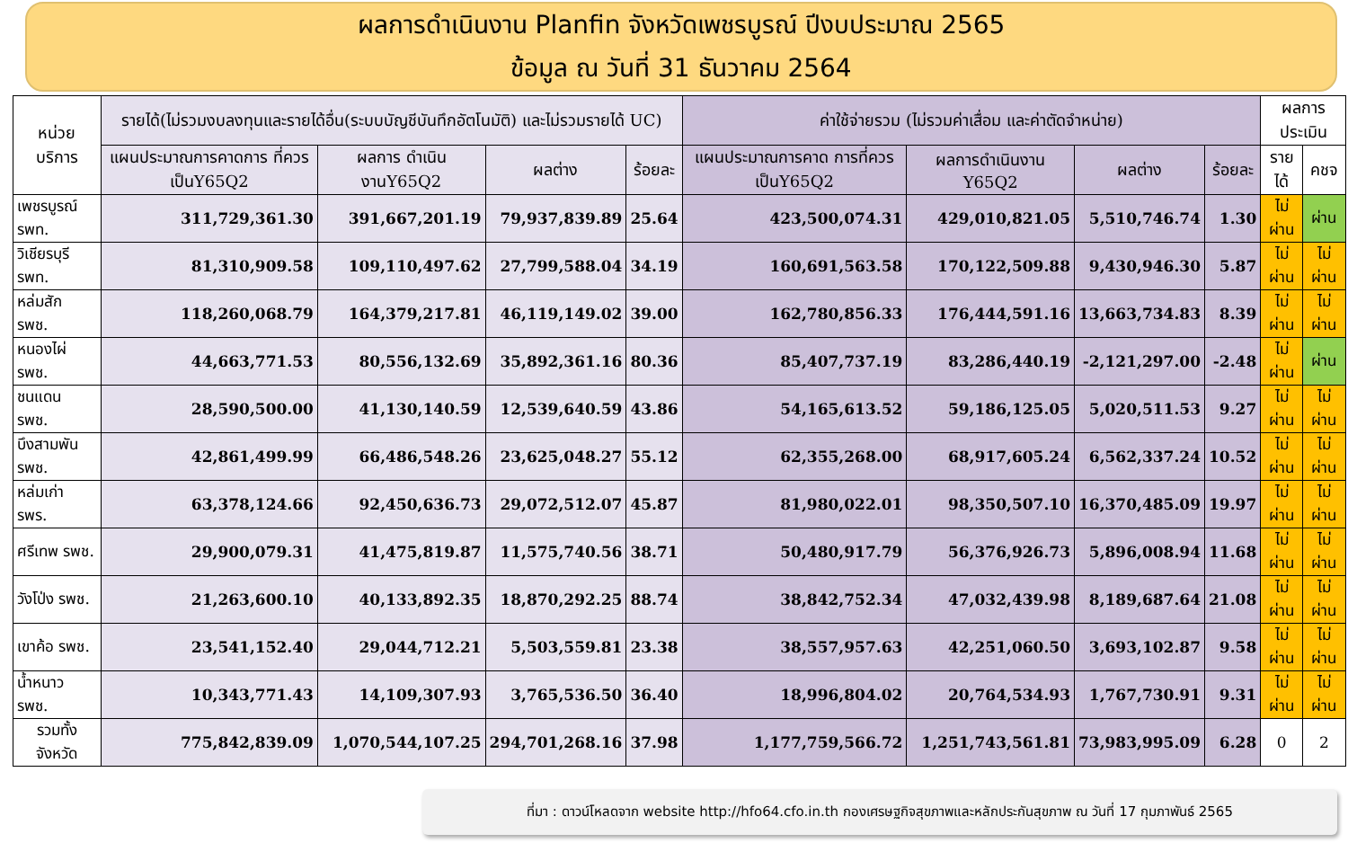ผลการดำเนินงาน Planfin จังหวัดเพชรบูรณ์ ปีงบประมาณ 2565
ข้อมูล ณ วันที่ 31 ธันวาคม 2564
| หน่วยบริการ | รายได้(ไม่รวมงบลงทุนและรายได้อื่น(ระบบบัญชีบันทึกอัตโนมัติ) และไม่รวมรายได้ UC) | | | | ค่าใช้จ่ายรวม (ไม่รวมค่าเสื่อม และค่าตัดจำหน่าย) | | | | ผลการประเมิน | |
| --- | --- | --- | --- | --- | --- | --- | --- | --- | --- | --- |
| | แผนประมาณการคาดการ ที่ควรเป็นY65Q2 | ผลการ ดำเนินงานY65Q2 | ผลต่าง | ร้อยละ | แผนประมาณการคาด การที่ควรเป็นY65Q2 | ผลการดำเนินงาน Y65Q2 | ผลต่าง | ร้อยละ | รายได้ | คชจ |
| เพชรบูรณ์ รพท. | 311,729,361.30 | 391,667,201.19 | 79,937,839.89 | 25.64 | 423,500,074.31 | 429,010,821.05 | 5,510,746.74 | 1.30 | ไม่ผ่าน | ผ่าน |
| วิเชียรบุรี รพท. | 81,310,909.58 | 109,110,497.62 | 27,799,588.04 | 34.19 | 160,691,563.58 | 170,122,509.88 | 9,430,946.30 | 5.87 | ไม่ผ่าน | ไม่ผ่าน |
| หล่มสัก รพช. | 118,260,068.79 | 164,379,217.81 | 46,119,149.02 | 39.00 | 162,780,856.33 | 176,444,591.16 | 13,663,734.83 | 8.39 | ไม่ผ่าน | ไม่ผ่าน |
| หนองไผ่ รพช. | 44,663,771.53 | 80,556,132.69 | 35,892,361.16 | 80.36 | 85,407,737.19 | 83,286,440.19 | -2,121,297.00 | -2.48 | ไม่ผ่าน | ผ่าน |
| ชนแดน รพช. | 28,590,500.00 | 41,130,140.59 | 12,539,640.59 | 43.86 | 54,165,613.52 | 59,186,125.05 | 5,020,511.53 | 9.27 | ไม่ผ่าน | ไม่ผ่าน |
| บึงสามพัน รพช. | 42,861,499.99 | 66,486,548.26 | 23,625,048.27 | 55.12 | 62,355,268.00 | 68,917,605.24 | 6,562,337.24 | 10.52 | ไม่ผ่าน | ไม่ผ่าน |
| หล่มเก่า รพร. | 63,378,124.66 | 92,450,636.73 | 29,072,512.07 | 45.87 | 81,980,022.01 | 98,350,507.10 | 16,370,485.09 | 19.97 | ไม่ผ่าน | ไม่ผ่าน |
| ศรีเทพ รพช. | 29,900,079.31 | 41,475,819.87 | 11,575,740.56 | 38.71 | 50,480,917.79 | 56,376,926.73 | 5,896,008.94 | 11.68 | ไม่ผ่าน | ไม่ผ่าน |
| วังโป่ง รพช. | 21,263,600.10 | 40,133,892.35 | 18,870,292.25 | 88.74 | 38,842,752.34 | 47,032,439.98 | 8,189,687.64 | 21.08 | ไม่ผ่าน | ไม่ผ่าน |
| เขาค้อ รพช. | 23,541,152.40 | 29,044,712.21 | 5,503,559.81 | 23.38 | 38,557,957.63 | 42,251,060.50 | 3,693,102.87 | 9.58 | ไม่ผ่าน | ไม่ผ่าน |
| น้ำหนาว รพช. | 10,343,771.43 | 14,109,307.93 | 3,765,536.50 | 36.40 | 18,996,804.02 | 20,764,534.93 | 1,767,730.91 | 9.31 | ไม่ผ่าน | ไม่ผ่าน |
| รวมทั้งจังหวัด | 775,842,839.09 | 1,070,544,107.25 | 294,701,268.16 | 37.98 | 1,177,759,566.72 | 1,251,743,561.81 | 73,983,995.09 | 6.28 | 0 | 2 |
ที่มา : ดาวน์โหลดจาก website http://hfo64.cfo.in.th กองเศรษฐกิจสุขภาพและหลักประกันสุขภาพ ณ วันที่ 17 กุมภาพันธ์ 2565